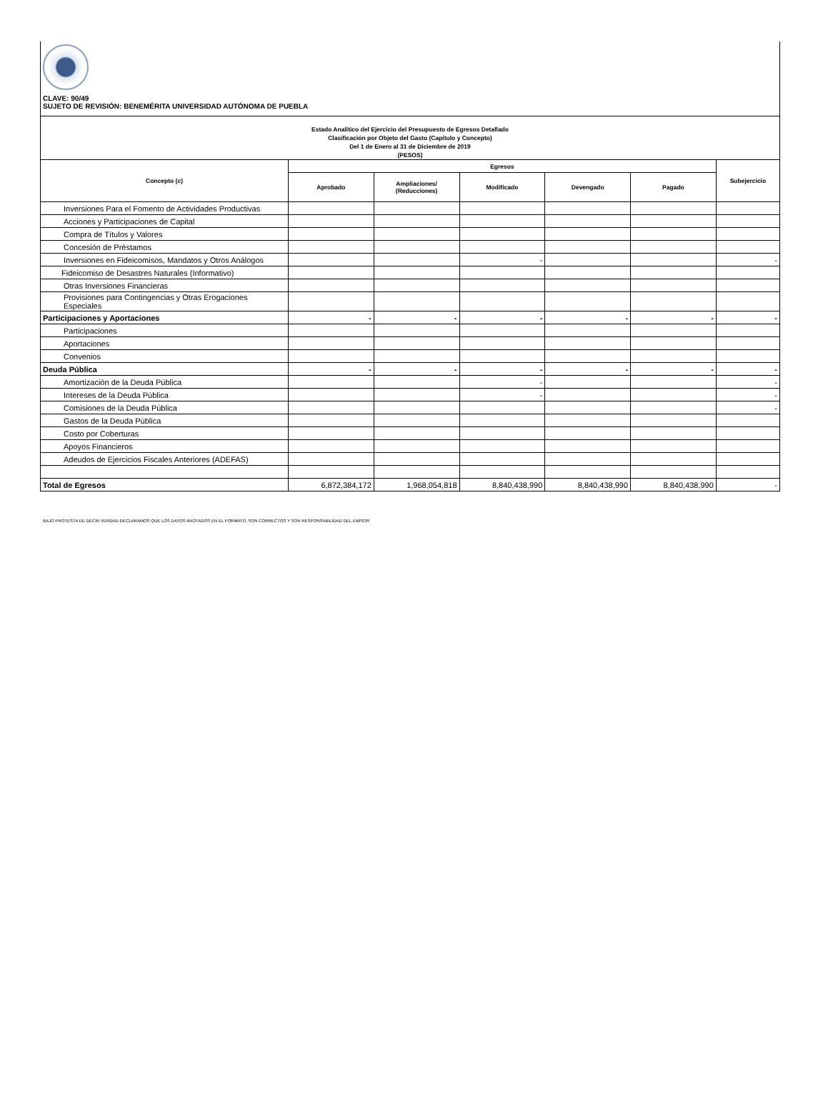CLAVE: 90/49
SUJETO DE REVISIÓN: BENEMÉRITA UNIVERSIDAD AUTÓNOMA DE PUEBLA
| Estado Analítico del Ejercicio del Presupuesto de Egresos Detallado Clasificación por Objeto del Gasto (Capítulo y Concepto) Del 1 de Enero al 31 de Diciembre de 2019 (PESOS) | | | | | | |
| Concepto (c) | Egresos | | | | | Subejercicio |
| | Aprobado | Ampliaciones/ (Reducciones) | Modificado | Devengado | Pagado | |
| Inversiones Para el Fomento de Actividades Productivas | | | | | | |
| Acciones y Participaciones de Capital | | | | | | |
| Compra de Títulos y Valores | | | | | | |
| Concesión de Préstamos | | | | | | |
| Inversiones en Fideicomisos, Mandatos y Otros Análogos | | | - | | | - |
| Fideicomiso de Desastres Naturales (Informativo) | | | | | | |
| Otras Inversiones Financieras | | | | | | |
| Provisiones para Contingencias y Otras Erogaciones Especiales | | | | | | |
| Participaciones y Aportaciones | - | - | - | - | - | - |
| Participaciones | | | | | | |
| Aportaciones | | | | | | |
| Convenios | | | | | | |
| Deuda Pública | - | - | - | - | - | - |
| Amortización de la Deuda Pública | | | - | | | - |
| Intereses de la Deuda Pública | | | - | | | - |
| Comisiones de la Deuda Pública | | | | | | - |
| Gastos de la Deuda Pública | | | | | | |
| Costo por Coberturas | | | | | | |
| Apoyos Financieros | | | | | | |
| Adeudos de Ejercicios Fiscales Anteriores (ADEFAS) | | | | | | |
| Total de Egresos | 6,872,384,172 | 1,968,054,818 | 8,840,438,990 | 8,840,438,990 | 8,840,438,990 | - |
BAJO PROTESTA DE DECIR VERDAD DECLARAMOS QUE LOS DATOS ANOTADOS EN EL FORMATO, SON CORRECTOS Y SON RESPONSABILIDAD DEL EMISOR